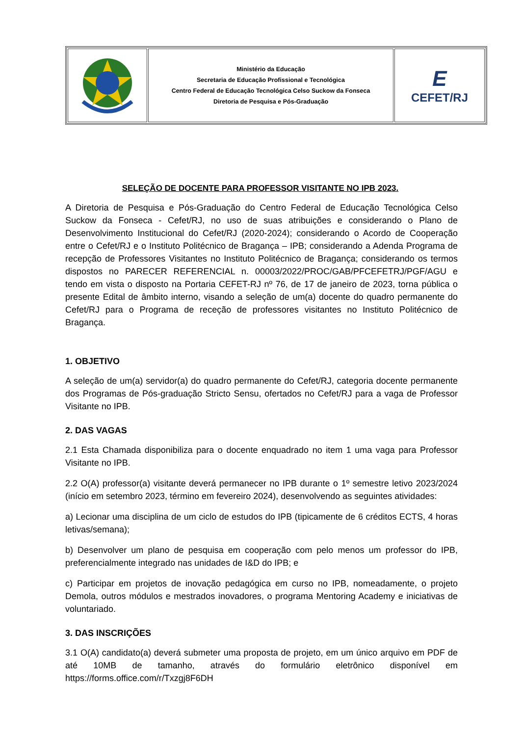| | Ministério da Educação Secretaria de Educação Profissional e Tecnológica Centro Federal de Educação Tecnológica Celso Suckow da Fonseca Diretoria de Pesquisa e Pós-Graduação | E CEFET/RJ |
SELEÇÃO DE DOCENTE PARA PROFESSOR VISITANTE NO IPB 2023.
A Diretoria de Pesquisa e Pós-Graduação do Centro Federal de Educação Tecnológica Celso Suckow da Fonseca - Cefet/RJ, no uso de suas atribuições e considerando o Plano de Desenvolvimento Institucional do Cefet/RJ (2020-2024); considerando o Acordo de Cooperação entre o Cefet/RJ e o Instituto Politécnico de Bragança – IPB; considerando a Adenda Programa de recepção de Professores Visitantes no Instituto Politécnico de Bragança; considerando os termos dispostos no PARECER REFERENCIAL n. 00003/2022/PROC/GAB/PFCEFETRJ/PGF/AGU e tendo em vista o disposto na Portaria CEFET-RJ nº 76, de 17 de janeiro de 2023, torna pública o presente Edital de âmbito interno, visando a seleção de um(a) docente do quadro permanente do Cefet/RJ para o Programa de receção de professores visitantes no Instituto Politécnico de Bragança.
1. OBJETIVO
A seleção de um(a) servidor(a) do quadro permanente do Cefet/RJ, categoria docente permanente dos Programas de Pós-graduação Stricto Sensu, ofertados no Cefet/RJ para a vaga de Professor Visitante no IPB.
2. DAS VAGAS
2.1 Esta Chamada disponibiliza para o docente enquadrado no item 1 uma vaga para Professor Visitante no IPB.
2.2 O(A) professor(a) visitante deverá permanecer no IPB durante o 1º semestre letivo 2023/2024 (início em setembro 2023, término em fevereiro 2024), desenvolvendo as seguintes atividades:
a) Lecionar uma disciplina de um ciclo de estudos do IPB (tipicamente de 6 créditos ECTS, 4 horas letivas/semana);
b) Desenvolver um plano de pesquisa em cooperação com pelo menos um professor do IPB, preferencialmente integrado nas unidades de I&D do IPB; e
c) Participar em projetos de inovação pedagógica em curso no IPB, nomeadamente, o projeto Demola, outros módulos e mestrados inovadores, o programa Mentoring Academy e iniciativas de voluntariado.
3. DAS INSCRIÇÕES
3.1 O(A) candidato(a) deverá submeter uma proposta de projeto, em um único arquivo em PDF de até 10MB de tamanho, através do formulário eletrônico disponível em https://forms.office.com/r/Txzgj8F6DH